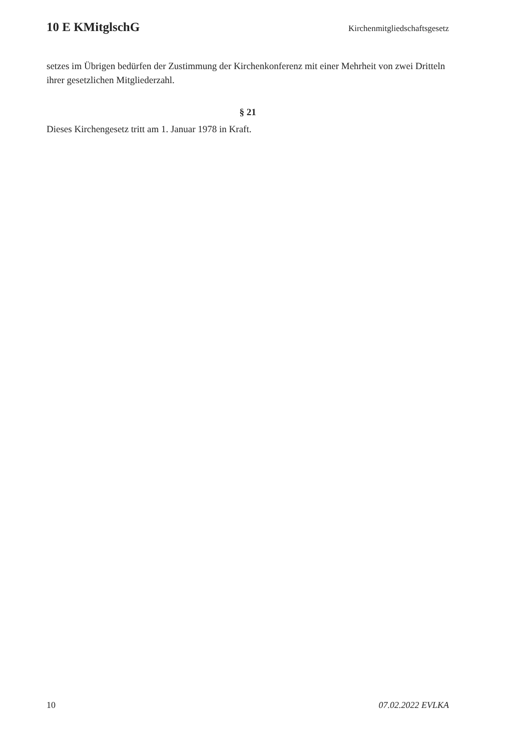10 E KMitglschG Kirchenmitgliedschaftsgesetz
setzes im Übrigen bedürfen der Zustimmung der Kirchenkonferenz mit einer Mehrheit von zwei Dritteln ihrer gesetzlichen Mitgliederzahl.
§ 21
Dieses Kirchengesetz tritt am 1. Januar 1978 in Kraft.
10 07.02.2022 EVLKA